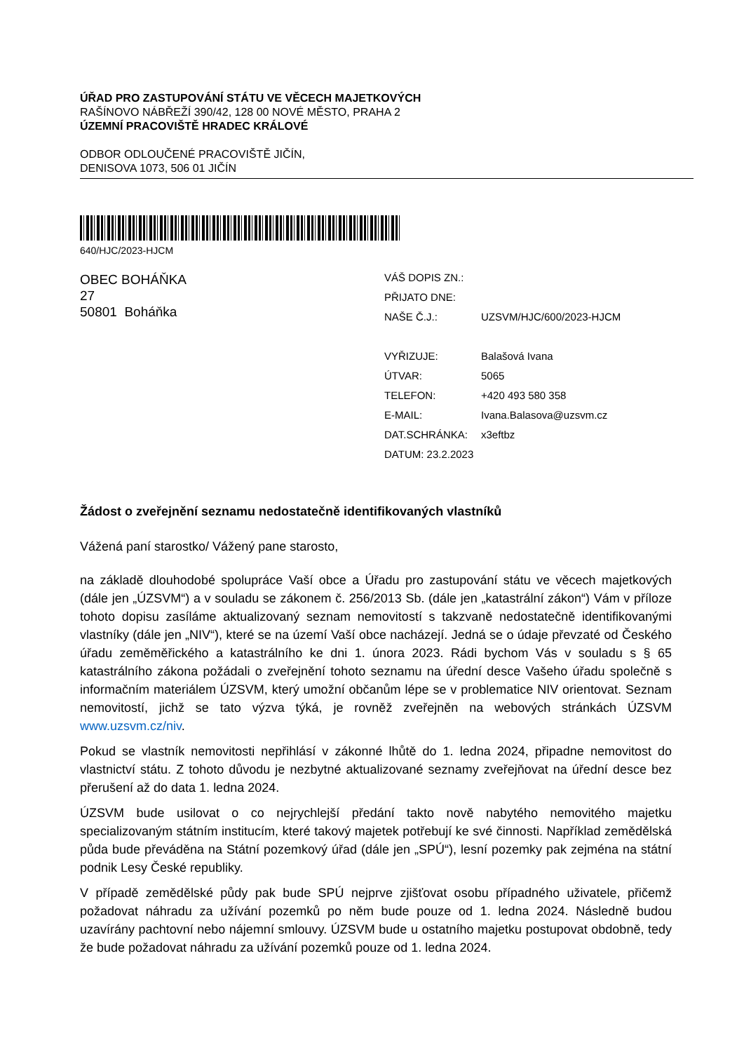ÚŘAD PRO ZASTUPOVÁNÍ STÁTU VE VĚCECH MAJETKOVÝCH
RAŠÍNOVO NÁBŘEŽÍ 390/42, 128 00 NOVÉ MĚSTO, PRAHA 2
ÚZEMNÍ PRACOVIŠTĚ HRADEC KRÁLOVÉ
ODBOR ODLOUČENÉ PRACOVIŠTĚ JIČÍN,
DENISOVA 1073, 506 01 JIČÍN
640/HJC/2023-HJCM
OBEC BOHÁŇKA
27
50801 Boháňka
| VÁŠ DOPIS ZN.: | |
| PŘIJATO DNE: | |
| NAŠE Č.J.: | UZSVM/HJC/600/2023-HJCM |
| VYŘIZUJE: | Balašová Ivana |
| ÚTVAR: | 5065 |
| TELEFON: | +420 493 580 358 |
| E-MAIL: | Ivana.Balasova@uzsvm.cz |
| DAT.SCHRÁNKA: | x3eftbz |
| DATUM: 23.2.2023 | |
Žádost o zveřejnění seznamu nedostatečně identifikovaných vlastníků
Vážená paní starostko/ Vážený pane starosto,
na základě dlouhodobé spolupráce Vaší obce a Úřadu pro zastupování státu ve věcech majetkových (dále jen „ÚZSVM“) a v souladu se zákonem č. 256/2013 Sb. (dále jen „katastrální zákon“) Vám v příloze tohoto dopisu zasíláme aktualizovaný seznam nemovitostí s takzvaně nedostatečně identifikovanými vlastníky (dále jen „NIV“), které se na území Vaší obce nacházejí. Jedná se o údaje převzaté od Českého úřadu zeměměřického a katastrálního ke dni 1. února 2023. Rádi bychom Vás v souladu s § 65 katastrálního zákona požádali o zveřejnění tohoto seznamu na úřední desce Vašeho úřadu společně s informačním materiálem ÚZSVM, který umožní občanům lépe se v problematice NIV orientovat. Seznam nemovitostí, jichž se tato výzva týká, je rovněž zveřejněn na webových stránkách ÚZSVM www.uzsvm.cz/niv.
Pokud se vlastník nemovitosti nepřihlásí v zákonné lhůtě do 1. ledna 2024, připadne nemovitost do vlastnictví státu. Z tohoto důvodu je nezbytné aktualizované seznamy zveřejňovat na úřední desce bez přerušení až do data 1. ledna 2024.
ÚZSVM bude usilovat o co nejrychlejší předání takto nově nabytého nemovitého majetku specializovaným státním institucím, které takový majetek potřebují ke své činnosti. Například zemědělská půda bude převáděna na Státní pozemkový úřad (dále jen „SPÚ“), lesní pozemky pak zejména na státní podnik Lesy České republiky.
V případě zemědělské půdy pak bude SPÚ nejprve zjišťovat osobu případného uživatele, přičemž požadovat náhradu za užívání pozemků po něm bude pouze od 1. ledna 2024. Následně budou uzavírány pachtovní nebo nájemní smlouvy. ÚZSVM bude u ostatního majetku postupovat obdobně, tedy že bude požadovat náhradu za užívání pozemků pouze od 1. ledna 2024.